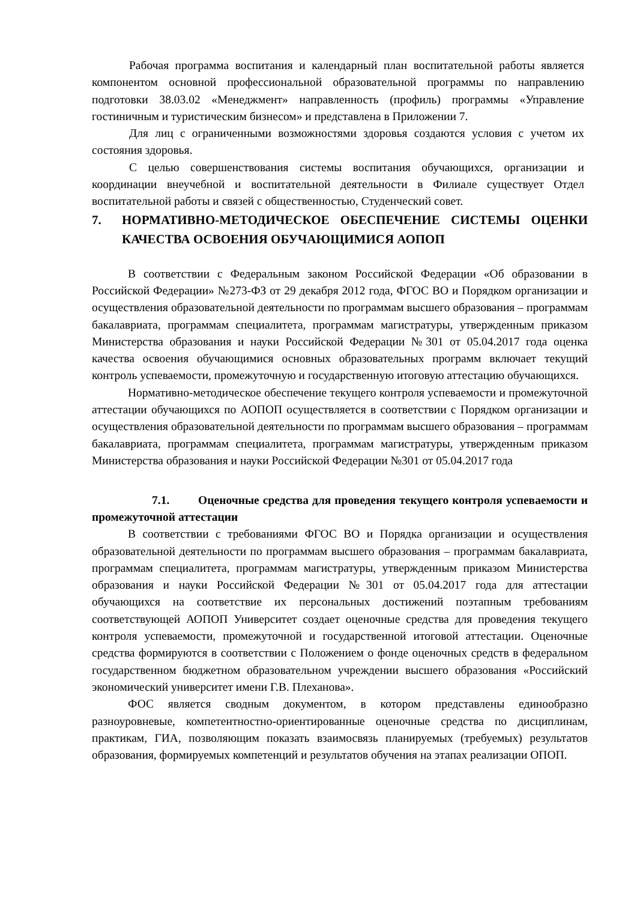Рабочая программа воспитания и календарный план воспитательной работы является компонентом основной профессиональной образовательной программы по направлению подготовки 38.03.02 «Менеджмент» направленность (профиль) программы «Управление гостиничным и туристическим бизнесом» и представлена в Приложении 7.
Для лиц с ограниченными возможностями здоровья создаются условия с учетом их состояния здоровья.
С целью совершенствования системы воспитания обучающихся, организации и координации внеучебной и воспитательной деятельности в Филиале существует Отдел воспитательной работы и связей с общественностью, Студенческий совет.
7. НОРМАТИВНО-МЕТОДИЧЕСКОЕ ОБЕСПЕЧЕНИЕ СИСТЕМЫ ОЦЕНКИ КАЧЕСТВА ОСВОЕНИЯ ОБУЧАЮЩИМИСЯ АОПОП
В соответствии с Федеральным законом Российской Федерации «Об образовании в Российской Федерации» №273-ФЗ от 29 декабря 2012 года, ФГОС ВО и Порядком организации и осуществления образовательной деятельности по программам высшего образования – программам бакалавриата, программам специалитета, программам магистратуры, утвержденным приказом Министерства образования и науки Российской Федерации №301 от 05.04.2017 года оценка качества освоения обучающимися основных образовательных программ включает текущий контроль успеваемости, промежуточную и государственную итоговую аттестацию обучающихся.
Нормативно-методическое обеспечение текущего контроля успеваемости и промежуточной аттестации обучающихся по АОПОП осуществляется в соответствии с Порядком организации и осуществления образовательной деятельности по программам высшего образования – программам бакалавриата, программам специалитета, программам магистратуры, утвержденным приказом Министерства образования и науки Российской Федерации №301 от 05.04.2017 года
7.1. Оценочные средства для проведения текущего контроля успеваемости и промежуточной аттестации
В соответствии с требованиями ФГОС ВО и Порядка организации и осуществления образовательной деятельности по программам высшего образования – программам бакалавриата, программам специалитета, программам магистратуры, утвержденным приказом Министерства образования и науки Российской Федерации №301 от 05.04.2017 года для аттестации обучающихся на соответствие их персональных достижений поэтапным требованиям соответствующей АОПОП Университет создает оценочные средства для проведения текущего контроля успеваемости, промежуточной и государственной итоговой аттестации. Оценочные средства формируются в соответствии с Положением о фонде оценочных средств в федеральном государственном бюджетном образовательном учреждении высшего образования «Российский экономический университет имени Г.В. Плеханова».
ФОС является сводным документом, в котором представлены единообразно разноуровневые, компетентностно-ориентированные оценочные средства по дисциплинам, практикам, ГИА, позволяющим показать взаимосвязь планируемых (требуемых) результатов образования, формируемых компетенций и результатов обучения на этапах реализации ОПОП.